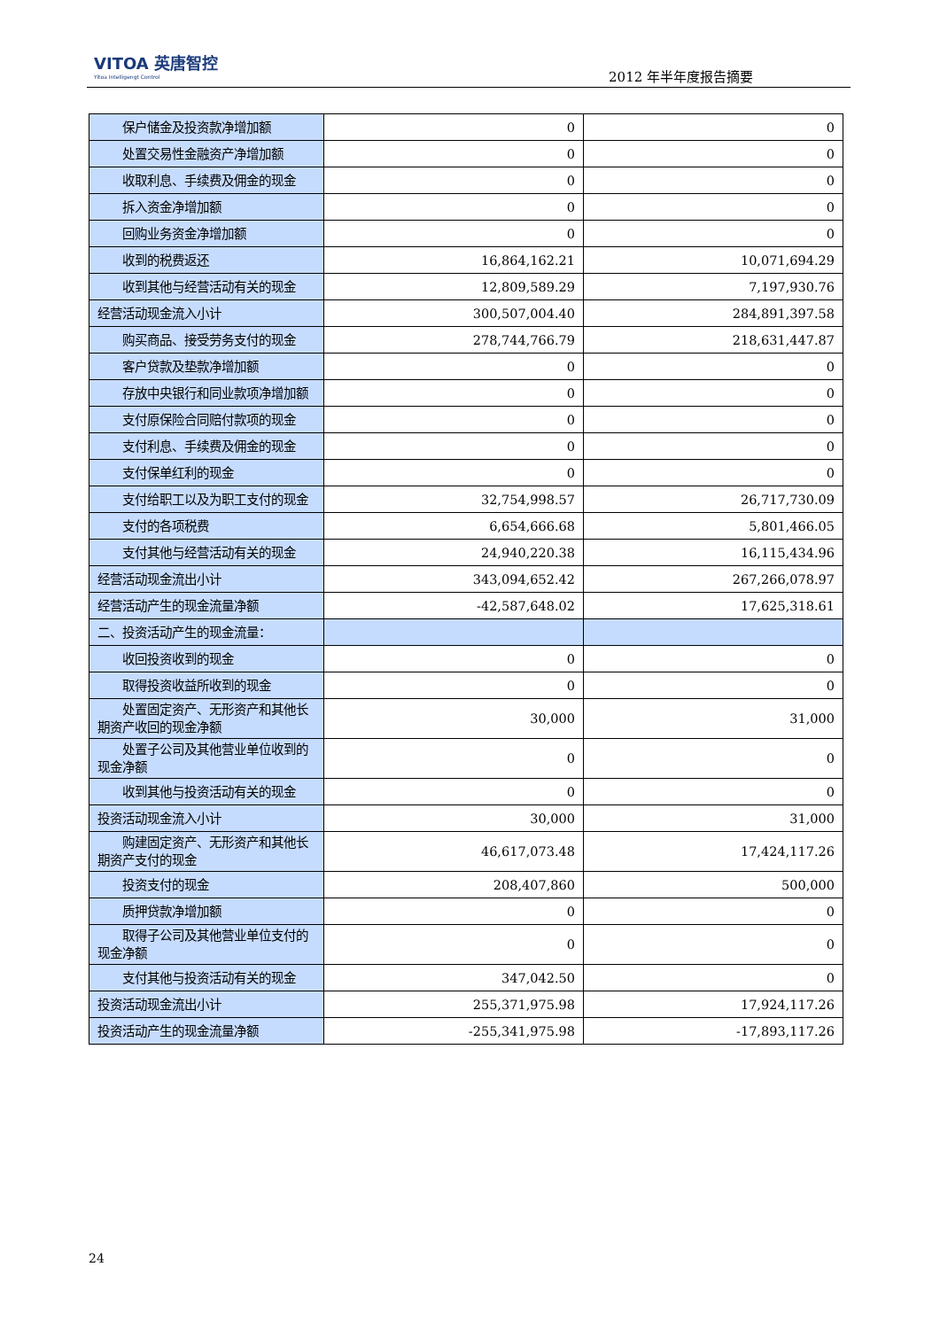VITOA 英唐智控
Yitoa Intelligengt Control
2012 年半年度报告摘要
| 保户储金及投资款净增加额 | 0 | 0 |
| 处置交易性金融资产净增加额 | 0 | 0 |
| 收取利息、手续费及佣金的现金 | 0 | 0 |
| 拆入资金净增加额 | 0 | 0 |
| 回购业务资金净增加额 | 0 | 0 |
| 收到的税费返还 | 16,864,162.21 | 10,071,694.29 |
| 收到其他与经营活动有关的现金 | 12,809,589.29 | 7,197,930.76 |
| 经营活动现金流入小计 | 300,507,004.40 | 284,891,397.58 |
| 购买商品、接受劳务支付的现金 | 278,744,766.79 | 218,631,447.87 |
| 客户贷款及垫款净增加额 | 0 | 0 |
| 存放中央银行和同业款项净增加额 | 0 | 0 |
| 支付原保险合同赔付款项的现金 | 0 | 0 |
| 支付利息、手续费及佣金的现金 | 0 | 0 |
| 支付保单红利的现金 | 0 | 0 |
| 支付给职工以及为职工支付的现金 | 32,754,998.57 | 26,717,730.09 |
| 支付的各项税费 | 6,654,666.68 | 5,801,466.05 |
| 支付其他与经营活动有关的现金 | 24,940,220.38 | 16,115,434.96 |
| 经营活动现金流出小计 | 343,094,652.42 | 267,266,078.97 |
| 经营活动产生的现金流量净额 | -42,587,648.02 | 17,625,318.61 |
| 二、投资活动产生的现金流量： | | |
| 收回投资收到的现金 | 0 | 0 |
| 取得投资收益所收到的现金 | 0 | 0 |
| 处置固定资产、无形资产和其他长期资产收回的现金净额 | 30,000 | 31,000 |
| 处置子公司及其他营业单位收到的现金净额 | 0 | 0 |
| 收到其他与投资活动有关的现金 | 0 | 0 |
| 投资活动现金流入小计 | 30,000 | 31,000 |
| 购建固定资产、无形资产和其他长期资产支付的现金 | 46,617,073.48 | 17,424,117.26 |
| 投资支付的现金 | 208,407,860 | 500,000 |
| 质押贷款净增加额 | 0 | 0 |
| 取得子公司及其他营业单位支付的现金净额 | 0 | 0 |
| 支付其他与投资活动有关的现金 | 347,042.50 | 0 |
| 投资活动现金流出小计 | 255,371,975.98 | 17,924,117.26 |
| 投资活动产生的现金流量净额 | -255,341,975.98 | -17,893,117.26 |
24